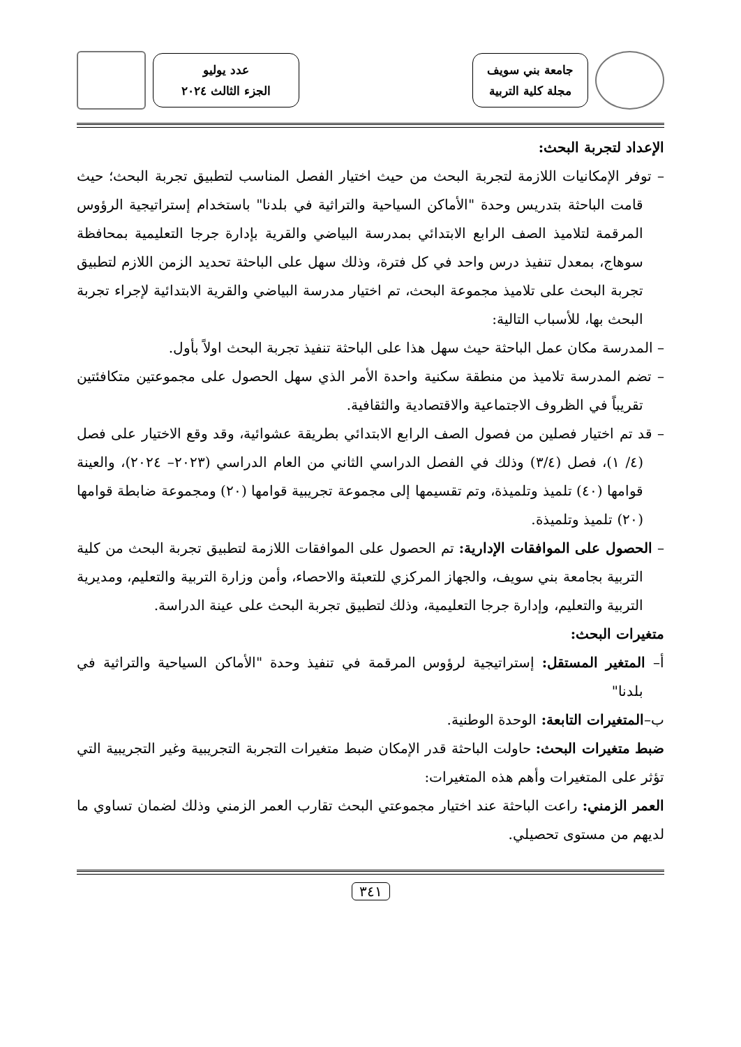جامعة بني سويف
مجلة كلية التربية
عدد يوليو
الجزء الثالث ٢٠٢٤
الإعداد لتجربة البحث:
– توفر الإمكانيات اللازمة لتجربة البحث من حيث اختيار الفصل المناسب لتطبيق تجربة البحث؛ حيث قامت الباحثة بتدريس وحدة "الأماكن السياحية والتراثية في بلدنا" باستخدام إستراتيجية الرؤوس المرقمة لتلاميذ الصف الرابع الابتدائي بمدرسة البياضي والقرية بإدارة جرجا التعليمية بمحافظة سوهاج، بمعدل تنفيذ درس واحد في كل فترة، وذلك سهل على الباحثة تحديد الزمن اللازم لتطبيق تجربة البحث على تلاميذ مجموعة البحث، تم اختيار مدرسة البياضي والقرية الابتدائية لإجراء تجربة البحث بها، للأسباب التالية:
– المدرسة مكان عمل الباحثة حيث سهل هذا على الباحثة تنفيذ تجربة البحث اولاً بأول.
– تضم المدرسة تلاميذ من منطقة سكنية واحدة الأمر الذي سهل الحصول على مجموعتين متكافئتين تقريباً في الظروف الاجتماعية والاقتصادية والثقافية.
– قد تم اختيار فصلين من فصول الصف الرابع الابتدائي بطريقة عشوائية، وقد وقع الاختيار على فصل (٤/ ١)، فصل (٣/٤) وذلك في الفصل الدراسي الثاني من العام الدراسي (٢٠٢٣– ٢٠٢٤)، والعينة قوامها (٤٠) تلميذ وتلميذة، وتم تقسيمها إلى مجموعة تجريبية قوامها (٢٠) ومجموعة ضابطة قوامها (٢٠) تلميذ وتلميذة.
– الحصول على الموافقات الإدارية: تم الحصول على الموافقات اللازمة لتطبيق تجربة البحث من كلية التربية بجامعة بني سويف، والجهاز المركزي للتعبئة والاحصاء، وأمن وزارة التربية والتعليم، ومديرية التربية والتعليم، وإدارة جرجا التعليمية، وذلك لتطبيق تجربة البحث على عينة الدراسة.
متغيرات البحث:
أ– المتغير المستقل: إستراتيجية لرؤوس المرقمة في تنفيذ وحدة "الأماكن السياحية والتراثية في بلدنا"
ب–المتغيرات التابعة: الوحدة الوطنية.
ضبط متغيرات البحث: حاولت الباحثة قدر الإمكان ضبط متغيرات التجربة التجريبية وغير التجريبية التي تؤثر على المتغيرات وأهم هذه المتغيرات:
العمر الزمني: راعت الباحثة عند اختيار مجموعتي البحث تقارب العمر الزمني وذلك لضمان تساوي ما لديهم من مستوى تحصيلي.
٣٤١